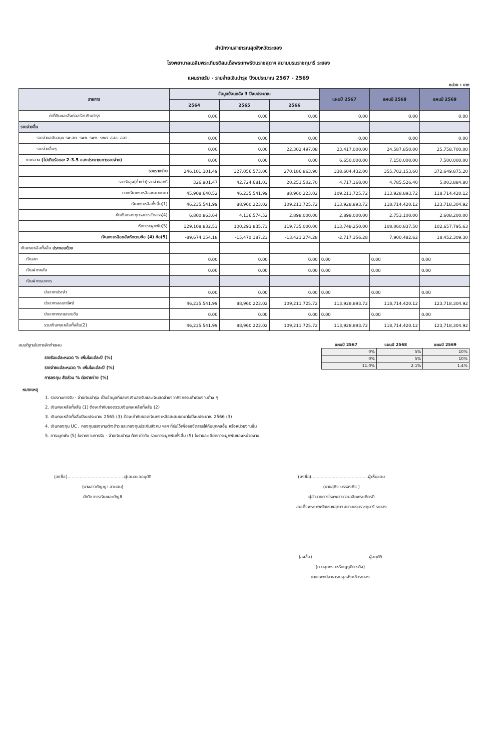สำนักงานสาธารณสุขจังหวัดระยอง
โรงพยาบาลเฉลิมพระเกียรติสมเด็จพระเทพรัตนราชสุดาฯ สยามบรมราชกุมารี ระยอง
แผนรายรับ - รายจ่ายเงินบำรุง ปีงบประมาณ 2567 - 2569
หน่วย : บาท
| รายการ | ข้อมูลย้อนหลัง 3 ปีงบประมาณ | | | แผนปี 2567 | แผนปี 2568 | แผนปี 2569 |
| --- | --- | --- | --- | --- | --- | --- |
| | 2564 | 2565 | 2566 | | | |
| ค่าที่ดินและสิ่งก่อสร้างเงินบำรุง | 0.00 | 0.00 | 0.00 | 0.00 | 0.00 | 0.00 |
| รายจ่ายอื่น | | | | | | |
| รายจ่ายสนับสนุน รพ.สต. รพช. รพท. รพศ. สสอ. สสจ. | 0.00 | 0.00 | 0.00 | 0.00 | 0.00 | 0.00 |
| รายจ่ายอื่นๆ | 0.00 | 0.00 | 22,302,497.08 | 23,417,000.00 | 24,587,850.00 | 25,758,700.00 |
| งบกลาง (ไม่เกินร้อยละ 2-3.5 ของประมาณการรายจ่าย) | 0.00 | 0.00 | 0.00 | 6,650,000.00 | 7,150,000.00 | 7,500,000.00 |
| รวมรายจ่าย | 246,101,301.49 | 327,056,573.06 | 270,186,863.90 | 338,604,432.00 | 355,702,153.60 | 372,649,875.20 |
| รายรับสูง(ต่ำกว่า)รายจ่ายสุทธิ | 326,901.47 | 42,724,681.03 | 20,251,502.70 | 4,717,168.00 | 4,785,526.40 | 5,003,884.80 |
| บวกเงินคงเหลือสะสมยกมา | 45,908,640.52 | 46,235,541.99 | 88,960,223.02 | 109,211,725.72 | 113,928,893.72 | 118,714,420.12 |
| เงินคงเหลือทั้งสิ้น(1) | 46,235,541.99 | 88,960,223.02 | 109,211,725.72 | 113,928,893.72 | 118,714,420.12 | 123,718,304.92 |
| หักเงินกองทุนรอการจัดสรร(4) | 6,800,863.64 | 4,136,574.52 | 2,898,000.00 | 2,898,000.00 | 2,753,100.00 | 2,608,200.00 |
| หักภาระผูกพัน(5) | 129,108,832.53 | 100,293,835.73 | 119,735,000.00 | 113,748,250.00 | 108,060,837.50 | 102,657,795.63 |
| เงินคงเหลือหลังหักตามข้อ (4) ข้อ(5) | -89,674,154.18 | -15,470,187.23 | -13,421,274.28 | -2,717,356.28 | 7,900,482.62 | 18,452,309.30 |
| เงินคงเหลือทั้งสิ้น ประกอบด้วย | | | | | | |
| เงินสด | 0.00 | 0.00 | 0.00 | 0.00 | 0.00 | 0.00 |
| เงินฝากคลัง | 0.00 | 0.00 | 0.00 | 0.00 | 0.00 | 0.00 |
| เงินฝากธนาคาร | | | | | | |
| ประเภทประจำ | 0.00 | 0.00 | 0.00 | 0.00 | 0.00 | 0.00 |
| ประเภทออมทรัพย์ | 46,235,541.99 | 88,960,223.02 | 109,211,725.72 | 113,928,893.72 | 118,714,420.12 | 123,718,304.92 |
| ประเภทกระแสรายวัน | 0.00 | 0.00 | 0.00 | 0.00 | 0.00 | 0.00 |
| รวมเงินคงเหลือทั้งสิ้น(2) | 46,235,541.99 | 88,960,223.02 | 109,211,725.72 | 113,928,893.72 | 118,714,420.12 | 123,718,304.92 |
สมมติฐานในการจัดทำแผน
รายรับแต่ละหมวด % เพิ่มในแต่ละปี (%)
รายจ่ายแต่ละหมวด % เพิ่มในแต่ละปี (%)
การลงทุน สัดส่วน % ต่อรายจ่าย (%)
แผนปี 2567 แผนปี 2568 แผนปี 2569
| 0% | 5% | 10% |
| 0% | 5% | 10% |
| 11.0% | 2.1% | 1.4% |
หมายเหตุ
1. รายงานการรับ - จ่ายเงินบำรุง เป็นข้อมูลที่แสดงเงินสดรับและเงินสดจ่ายจากกิจกรรมดำเนินงานต่าง ๆ
2. เงินคงเหลือทั้งสิ้น (1) ต้องเท่ากับยอดรวมเงินคงเหลือทั้งสิ้น (2)
3. เงินคงเหลือทั้งสิ้นปีงบประมาณ 2565 (3) ต้องเท่ากับยอดเงินคงเหลือสะสมยกมาในปีงบประมาณ 2566 (3)
4. เงินกองทุน UC , กองทุนแรงงานต่างด้าว และกองทุนประกันสังคม ฯลฯ ที่รับไว้เพื่อรอจัดสรรให้กับบุคคลอื่น หรือหน่วยงานอื่น
5. ภาระผูกพัน (5) ในรายงานการรับ - จ่ายเงินบำรุง ต้องเท่ากับ รวมภาระผูกพันทั้งสิ้น (5) ในรายละเอียดภาระผูกพันของหน่วยงาน
(ลงชื่อ)..........................................ผู้เสนอขออนุมัติ
(นางสาวกัญญา สวยสม)
นักวิชาการเงินและบัญชี
(ลงชื่อ)..........................................ผู้เห็นชอบ
(นายสุกิจ บรรจงกิจ )
ผู้อำนวยการโรงพยาบาลเฉลิมพระเกียรติ
สมเด็จพระเทพรัตนราชสุดาฯ สยามบรมราชกุมารี ระยอง
(ลงชื่อ)..........................................ผู้อนุมัติ
(นายสุนทร เหรียญภูมิการกิจ)
นายแพทย์สาธารณสุขจังหวัดระยอง